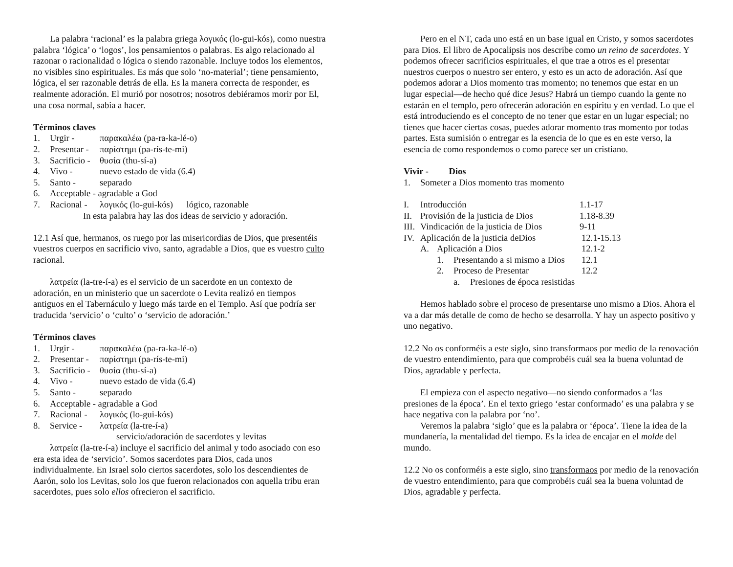La palabra ‘racional’ es la palabra griega λογικός (lo-gui-kós), como nuestra palabra ‘lógica’ o ‘logos’, los pensamientos o palabras. Es algo relacionado al razonar o racionalidad o lógica o siendo razonable. Incluye todos los elementos, no visibles sino espirituales. Es más que solo ‘no-material’; tiene pensamiento, lógica, el ser razonable detrás de ella. Es la manera correcta de responder, es realmente adoración. El murió por nosotros; nosotros debiéramos morir por El, una cosa normal, sabia a hacer.
Términos claves
1. Urgir - παρακαλέω (pa-ra-ka-lé-o)
2. Presentar - παρίστημι (pa-rís-te-mi)
3. Sacrificio - θυσία (thu-sí-a)
4. Vivo - nuevo estado de vida (6.4)
5. Santo - separado
6. Acceptable - agradable a God
7. Racional - λογικός (lo-gui-kós) lógico, razonable
In esta palabra hay las dos ideas de servicio y adoración.
12.1 Así que, hermanos, os ruego por las misericordias de Dios, que presentéis vuestros cuerpos en sacrificio vivo, santo, agradable a Dios, que es vuestro culto racional.
λατρεία (la-tre-í-a) es el servicio de un sacerdote en un contexto de adoración, en un ministerio que un sacerdote o Levita realizó en tiempos antiguos en el Tabernáculo y luego más tarde en el Templo. Así que podría ser traducida ‘servicio’ o ‘culto’ o ‘servicio de adoración.’
Términos claves
1. Urgir - παρακαλέω (pa-ra-ka-lé-o)
2. Presentar - παρίστημι (pa-rís-te-mi)
3. Sacrificio - θυσία (thu-sí-a)
4. Vivo - nuevo estado de vida (6.4)
5. Santo - separado
6. Acceptable - agradable a God
7. Racional - λογικός (lo-gui-kós)
8. Service - λατρεία (la-tre-í-a)
servicio/adoración de sacerdotes y levitas
λατρεία (la-tre-í-a) incluye el sacrificio del animal y todo asociado con eso era esta idea de ‘servicio’. Somos sacerdotes para Dios, cada unos individualmente. En Israel solo ciertos sacerdotes, solo los descendientes de Aarón, solo los Levitas, solo los que fueron relacionados con aquella tribu eran sacerdotes, pues solo ellos ofrecieron el sacrificio.
Pero en el NT, cada uno está en un base igual en Cristo, y somos sacerdotes para Dios. El libro de Apocalipsis nos describe como un reino de sacerdotes. Y podemos ofrecer sacrificios espirituales, el que trae a otros es el presentar nuestros cuerpos o nuestro ser entero, y esto es un acto de adoración. Así que podemos adorar a Dios momento tras momento; no tenemos que estar en un lugar especial—de hecho qué dice Jesus? Habrá un tiempo cuando la gente no estarán en el templo, pero ofrecerán adoración en espíritu y en verdad. Lo que el está introduciendo es el concepto de no tener que estar en un lugar especial; no tienes que hacer ciertas cosas, puedes adorar momento tras momento por todas partes. Esta sumisión o entregar es la esencia de lo que es en este verso, la esencia de como respondemos o como parece ser un cristiano.
Vivir - Dios
1. Someter a Dios momento tras momento
I. Introducción 1.1-17
II. Provisión de la justicia de Dios 1.18-8.39
III. Vindicación de la justicia de Dios 9-11
IV. Aplicación de la justicia deDios 12.1-15.13
A. Aplicación a Dios 12.1-2
1. Presentando a si mismo a Dios 12.1
2. Proceso de Presentar 12.2
a. Presiones de época resistidas
Hemos hablado sobre el proceso de presentarse uno mismo a Dios. Ahora el va a dar más detalle de como de hecho se desarrolla. Y hay un aspecto positivo y uno negativo.
12.2 No os conforméis a este siglo, sino transformaos por medio de la renovación de vuestro entendimiento, para que comprobéis cuál sea la buena voluntad de Dios, agradable y perfecta.
El empieza con el aspecto negativo—no siendo conformados a ‘las presiones de la época’. En el texto griego ‘estar conformado’ es una palabra y se hace negativa con la palabra por ‘no’.
Veremos la palabra ‘siglo’ que es la palabra or ‘época’. Tiene la idea de la mundanería, la mentalidad del tiempo. Es la idea de encajar en el molde del mundo.
12.2 No os conforméis a este siglo, sino transformaos por medio de la renovación de vuestro entendimiento, para que comprobéis cuál sea la buena voluntad de Dios, agradable y perfecta.